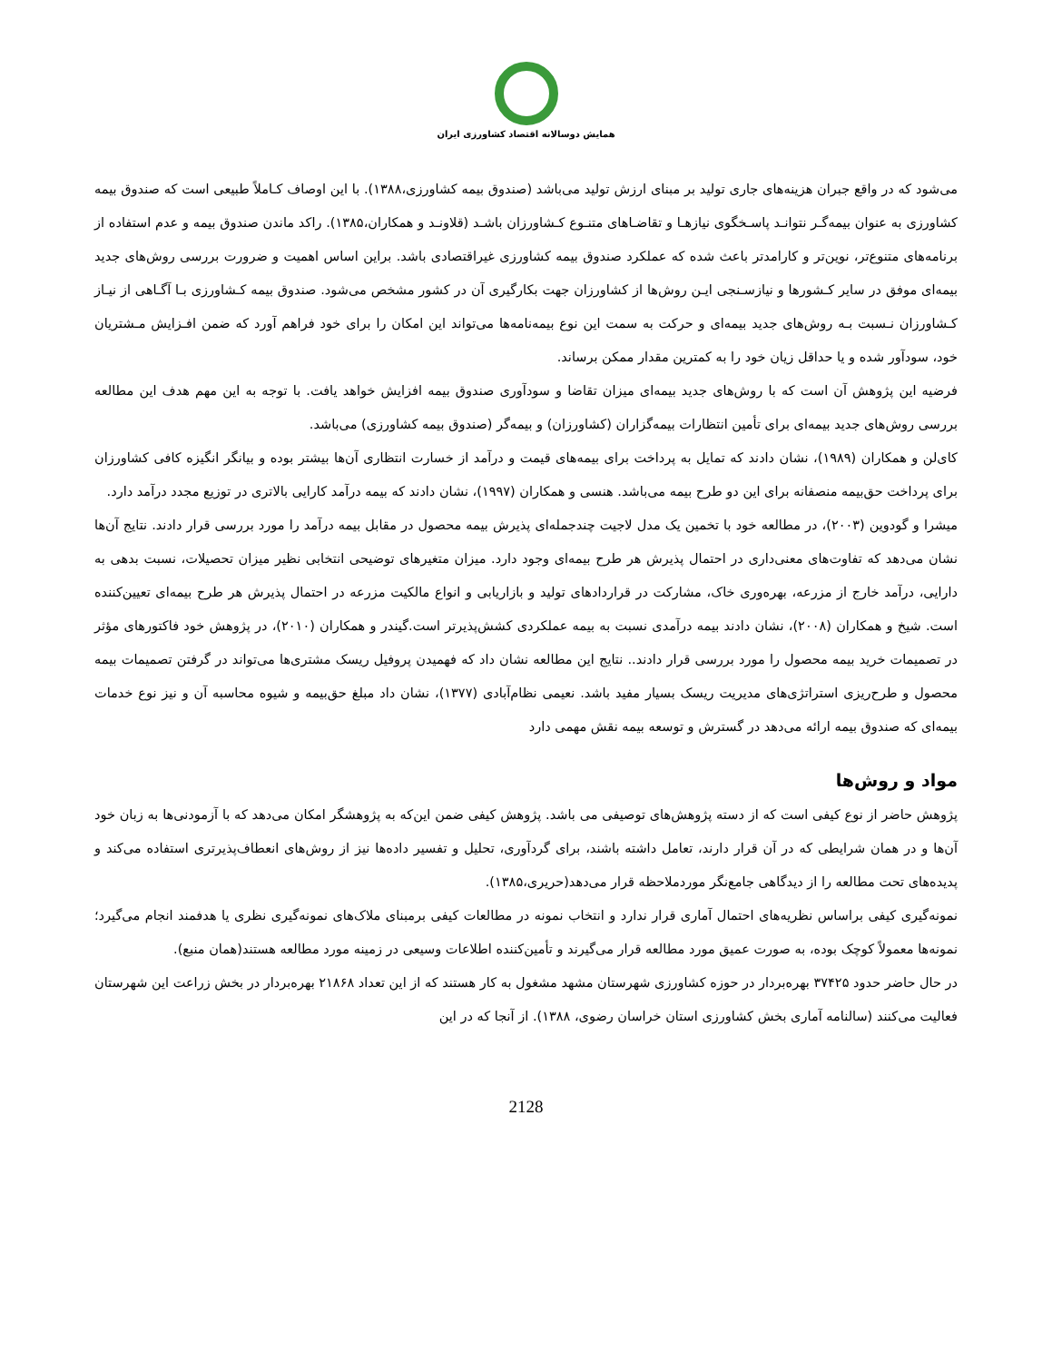همایش دوسالانه اقتصاد کشاورزی ایران
می‌شود که در واقع جبران هزینه‌های جاری تولید بر مبنای ارزش تولید می‌باشد (صندوق بیمه کشاورزی،۱۳۸۸). با این اوصاف کـاملاً طبیعی است که صندوق بیمه کشاورزی به عنوان بیمه‌گـر نتوانـد پاسـخگوی نیازهـا و تقاضـاهای متنـوع کـشاورزان باشـد (قلاونـد و همکاران،۱۳۸۵). راکد ماندن صندوق بیمه و عدم استفاده از برنامه‌های متنوع‌تر، نوین‌تر و کارامدتر باعث شده که عملکرد صندوق بیمه کشاورزی غیراقتصادی باشد. براین اساس اهمیت و ضرورت بررسی روش‌های جدید بیمه‌ای موفق در سایر کـشورها و نیازسـنجی ایـن روش‌ها از کشاورزان جهت بکارگیری آن در کشور مشخص می‌شود. صندوق بیمه کـشاورزی بـا آگـاهی از نیـاز کـشاورزان نـسبت بـه روش‌های جدید بیمه‌ای و حرکت به سمت این نوع بیمه‌نامه‌ها می‌تواند این امکان را برای خود فراهم آورد که ضمن افـزایش مـشتریان خود، سودآور شده و یا حداقل زیان خود را به کمترین مقدار ممکن برساند.
فرضیه این پژوهش آن است که با روش‌های جدید بیمه‌ای میزان تقاضا و سودآوری صندوق بیمه افزایش خواهد یافت. با توجه به این مهم هدف این مطالعه بررسی روش‌های جدید بیمه‌ای برای تأمین انتظارات بیمه‌گزاران (کشاورزان) و بیمه‌گر (صندوق بیمه کشاورزی) می‌باشد.
کای‌لن و همکاران (۱۹۸۹)، نشان دادند که تمایل به پرداخت برای بیمه‌های قیمت و درآمد از خسارت انتظاری آن‌ها بیشتر بوده و بیانگر انگیزه کافی کشاورزان برای پرداخت حق‌بیمه منصفانه برای این دو طرح بیمه می‌باشد. هنسی و همکاران (۱۹۹۷)، نشان دادند که بیمه درآمد کارایی بالاتری در توزیع مجدد درآمد دارد.
میشرا و گودوین (۲۰۰۳)، در مطالعه خود با تخمین یک مدل لاجیت چندجمله‌ای پذیرش بیمه محصول در مقابل بیمه درآمد را مورد بررسی قرار دادند. نتایج آن‌ها نشان می‌دهد که تفاوت‌های معنی‌داری در احتمال پذیرش هر طرح بیمه‌ای وجود دارد. میزان متغیرهای توضیحی انتخابی نظیر میزان تحصیلات، نسبت بدهی به دارایی، درآمد خارج از مزرعه، بهره‌وری خاک، مشارکت در قراردادهای تولید و بازاریابی و انواع مالکیت مزرعه در احتمال پذیرش هر طرح بیمه‌ای تعیین‌کننده است. شیخ و همکاران (۲۰۰۸)، نشان دادند بیمه درآمدی نسبت به بیمه عملکردی کشش‌پذیرتر است.گیندر و همکاران (۲۰۱۰)، در پژوهش خود فاکتورهای مؤثر در تصمیمات خرید بیمه محصول را مورد بررسی قرار دادند.. نتایج این مطالعه نشان داد که فهمیدن پروفیل ریسک مشتری‌ها می‌تواند در گرفتن تصمیمات بیمه محصول و طرح‌ریزی استراتژی‌های مدیریت ریسک بسیار مفید باشد. نعیمی نظام‌آبادی (۱۳۷۷)، نشان داد مبلغ حق‌بیمه و شیوه محاسبه آن و نیز نوع خدمات بیمه‌ای که صندوق بیمه ارائه می‌دهد در گسترش و توسعه بیمه نقش مهمی دارد
مواد و روش‌ها
پژوهش حاضر از نوع کیفی است که از دسته پژوهش‌های توصیفی می باشد. پژوهش کیفی ضمن این‌که به پژوهشگر امکان می‌دهد که با آزمودنی‌ها به زبان خود آن‌ها و در همان شرایطی که در آن قرار دارند، تعامل داشته باشند، برای گردآوری، تحلیل و تفسیر داده‌ها نیز از روش‌های انعطاف‌پذیرتری استفاده می‌کند و پدیده‌های تحت مطالعه را از دیدگاهی جامع‌نگر موردملاحظه قرار می‌دهد(حریری،۱۳۸۵).
نمونه‌گیری کیفی براساس نظریه‌های احتمال آماری قرار ندارد و انتخاب نمونه در مطالعات کیفی برمبنای ملاک‌های نمونه‌گیری نظری یا هدفمند انجام می‌گیرد؛ نمونه‌ها معمولاً کوچک بوده، به صورت عمیق مورد مطالعه قرار می‌گیرند و تأمین‌کننده اطلاعات وسیعی در زمینه مورد مطالعه هستند(همان منبع).
در حال حاضر حدود ۳۷۴۲۵ بهره‌بردار در حوزه کشاورزی شهرستان مشهد مشغول به کار هستند که از این تعداد ۲۱۸۶۸ بهره‌بردار در بخش زراعت این شهرستان فعالیت می‌کنند (سالنامه آماری بخش کشاورزی استان خراسان رضوی، ۱۳۸۸). از آنجا که در این
2128